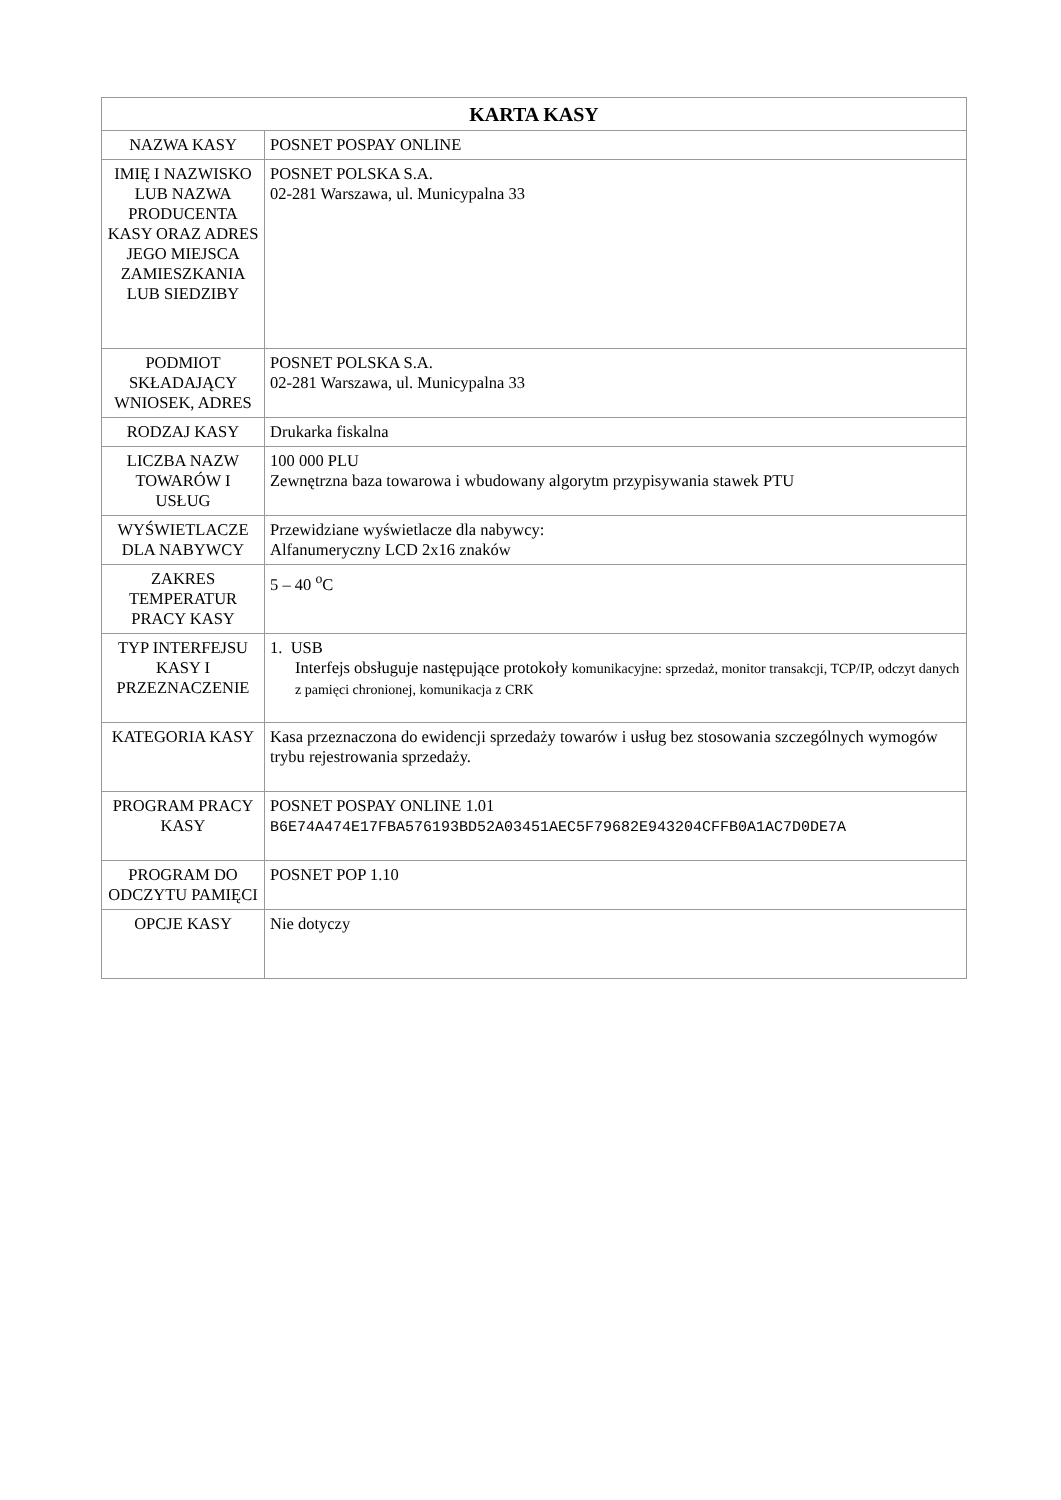| KARTA KASY | |
| --- | --- |
| NAZWA KASY | POSNET POSPAY ONLINE |
| IMIĘ I NAZWISKO LUB NAZWA PRODUCENTA KASY ORAZ ADRES JEGO MIEJSCA ZAMIESZKANIA LUB SIEDZIBY | POSNET POLSKA S.A. 02-281 Warszawa, ul. Municypalna 33 |
| PODMIOT SKŁADAJĄCY WNIOSEK, ADRES | POSNET POLSKA S.A. 02-281 Warszawa, ul. Municypalna 33 |
| RODZAJ KASY | Drukarka fiskalna |
| LICZBA NAZW TOWARÓW I USŁUG | 100 000 PLU Zewnętrzna baza towarowa i wbudowany algorytm przypisywania stawek PTU |
| WYŚWIETLACZE DLA NABYWCY | Przewidziane wyświetlacze dla nabywcy: Alfanumeryczny LCD 2x16 znaków |
| ZAKRES TEMPERATUR PRACY KASY | 5 – 40 <sup>o</sup>C |
| TYP INTERFEJSU KASY I PRZEZNACZENIE | 1. USB Interfejs obsługuje następujące protokoły komunikacyjne: sprzedaż, monitor transakcji, TCP/IP, odczyt danych z pamięci chronionej, komunikacja z CRK |
| KATEGORIA KASY | Kasa przeznaczona do ewidencji sprzedaży towarów i usług bez stosowania szczególnych wymogów trybu rejestrowania sprzedaży. |
| PROGRAM PRACY KASY | POSNET POSPAY ONLINE 1.01 B6E74A474E17FBA576193BD52A03451AEC5F79682E943204CFFB0A1AC7D0DE7A |
| PROGRAM DO ODCZYTU PAMIĘCI | POSNET POP 1.10 |
| OPCJE KASY | Nie dotyczy |